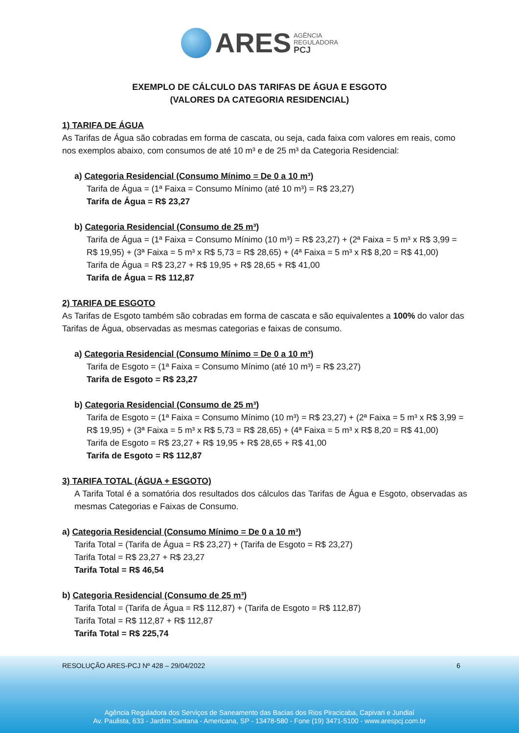ARES AGÊNCIA
REGULADORA
PCJ
EXEMPLO DE CÁLCULO DAS TARIFAS DE ÁGUA E ESGOTO
(VALORES DA CATEGORIA RESIDENCIAL)
1) TARIFA DE ÁGUA
As Tarifas de Água são cobradas em forma de cascata, ou seja, cada faixa com valores em reais, como nos exemplos abaixo, com consumos de até 10 m³ e de 25 m³ da Categoria Residencial:
a) Categoria Residencial (Consumo Mínimo = De 0 a 10 m³)
Tarifa de Água = (1ª Faixa = Consumo Mínimo (até 10 m³) = R$ 23,27)
Tarifa de Água = R$ 23,27
b) Categoria Residencial (Consumo de 25 m³)
Tarifa de Água = (1ª Faixa = Consumo Mínimo (10 m³) = R$ 23,27) + (2ª Faixa = 5 m³ x R$ 3,99 = R$ 19,95) + (3ª Faixa = 5 m³ x R$ 5,73 = R$ 28,65) + (4ª Faixa = 5 m³ x R$ 8,20 = R$ 41,00)
Tarifa de Água = R$ 23,27 + R$ 19,95 + R$ 28,65 + R$ 41,00
Tarifa de Água = R$ 112,87
2) TARIFA DE ESGOTO
As Tarifas de Esgoto também são cobradas em forma de cascata e são equivalentes a 100% do valor das Tarifas de Água, observadas as mesmas categorias e faixas de consumo.
a) Categoria Residencial (Consumo Mínimo = De 0 a 10 m³)
Tarifa de Esgoto = (1ª Faixa = Consumo Mínimo (até 10 m³) = R$ 23,27)
Tarifa de Esgoto = R$ 23,27
b) Categoria Residencial (Consumo de 25 m³)
Tarifa de Esgoto = (1ª Faixa = Consumo Mínimo (10 m³) = R$ 23,27) + (2ª Faixa = 5 m³ x R$ 3,99 = R$ 19,95) + (3ª Faixa = 5 m³ x R$ 5,73 = R$ 28,65) + (4ª Faixa = 5 m³ x R$ 8,20 = R$ 41,00)
Tarifa de Esgoto = R$ 23,27 + R$ 19,95 + R$ 28,65 + R$ 41,00
Tarifa de Esgoto = R$ 112,87
3) TARIFA TOTAL (ÁGUA + ESGOTO)
A Tarifa Total é a somatória dos resultados dos cálculos das Tarifas de Água e Esgoto, observadas as mesmas Categorias e Faixas de Consumo.
a) Categoria Residencial (Consumo Mínimo = De 0 a 10 m³)
Tarifa Total = (Tarifa de Água = R$ 23,27) + (Tarifa de Esgoto = R$ 23,27)
Tarifa Total = R$ 23,27 + R$ 23,27
Tarifa Total = R$ 46,54
b) Categoria Residencial (Consumo de 25 m³)
Tarifa Total = (Tarifa de Água = R$ 112,87) + (Tarifa de Esgoto = R$ 112,87)
Tarifa Total = R$ 112,87 + R$ 112,87
Tarifa Total = R$ 225,74
RESOLUÇÃO ARES-PCJ Nº 428 – 29/04/2022 6
Agência Reguladora dos Serviços de Saneamento das Bacias dos Rios Piracicaba, Capivari e Jundiaí
Av. Paulista, 633 - Jardim Santana - Americana, SP - 13478-580 - Fone (19) 3471-5100 - www.arespcj.com.br